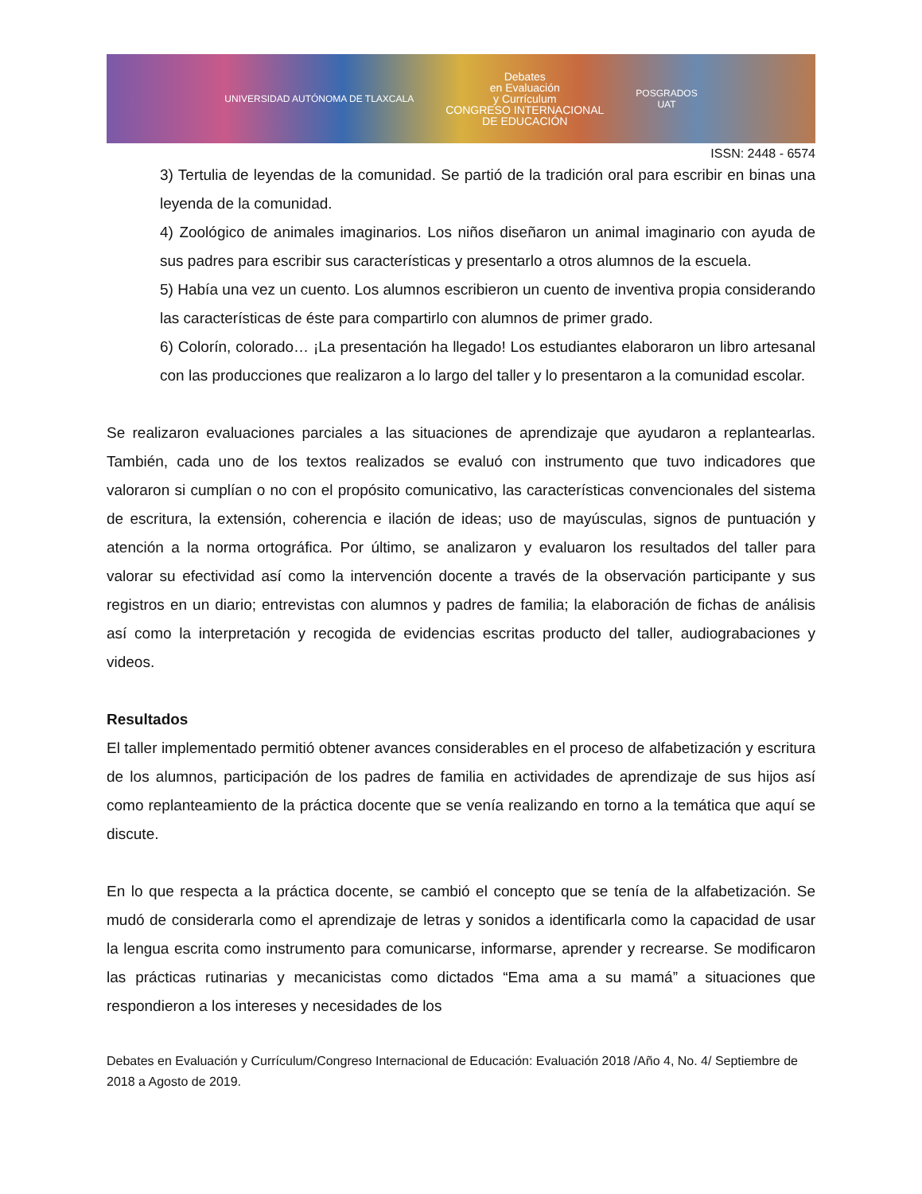UNIVERSIDAD AUTÓNOMA DE TLAXCALA
Debates
en Evaluación
y Currículum
CONGRESO INTERNACIONAL
DE EDUCACIÓN
POSGRADOS
UAT
ISSN: 2448 - 6574
3) Tertulia de leyendas de la comunidad. Se partió de la tradición oral para escribir en binas una leyenda de la comunidad.
4) Zoológico de animales imaginarios. Los niños diseñaron un animal imaginario con ayuda de sus padres para escribir sus características y presentarlo a otros alumnos de la escuela.
5) Había una vez un cuento. Los alumnos escribieron un cuento de inventiva propia considerando las características de éste para compartirlo con alumnos de primer grado.
6) Colorín, colorado… ¡La presentación ha llegado! Los estudiantes elaboraron un libro artesanal con las producciones que realizaron a lo largo del taller y lo presentaron a la comunidad escolar.
Se realizaron evaluaciones parciales a las situaciones de aprendizaje que ayudaron a replantearlas. También, cada uno de los textos realizados se evaluó con instrumento que tuvo indicadores que valoraron si cumplían o no con el propósito comunicativo, las características convencionales del sistema de escritura, la extensión, coherencia e ilación de ideas; uso de mayúsculas, signos de puntuación y atención a la norma ortográfica. Por último, se analizaron y evaluaron los resultados del taller para valorar su efectividad así como la intervención docente a través de la observación participante y sus registros en un diario; entrevistas con alumnos y padres de familia; la elaboración de fichas de análisis así como la interpretación y recogida de evidencias escritas producto del taller, audiograbaciones y videos.
Resultados
El taller implementado permitió obtener avances considerables en el proceso de alfabetización y escritura de los alumnos, participación de los padres de familia en actividades de aprendizaje de sus hijos así como replanteamiento de la práctica docente que se venía realizando en torno a la temática que aquí se discute.
En lo que respecta a la práctica docente, se cambió el concepto que se tenía de la alfabetización. Se mudó de considerarla como el aprendizaje de letras y sonidos a identificarla como la capacidad de usar la lengua escrita como instrumento para comunicarse, informarse, aprender y recrearse. Se modificaron las prácticas rutinarias y mecanicistas como dictados “Ema ama a su mamá” a situaciones que respondieron a los intereses y necesidades de los
Debates en Evaluación y Currículum/Congreso Internacional de Educación: Evaluación 2018 /Año 4, No. 4/ Septiembre de 2018 a Agosto de 2019.